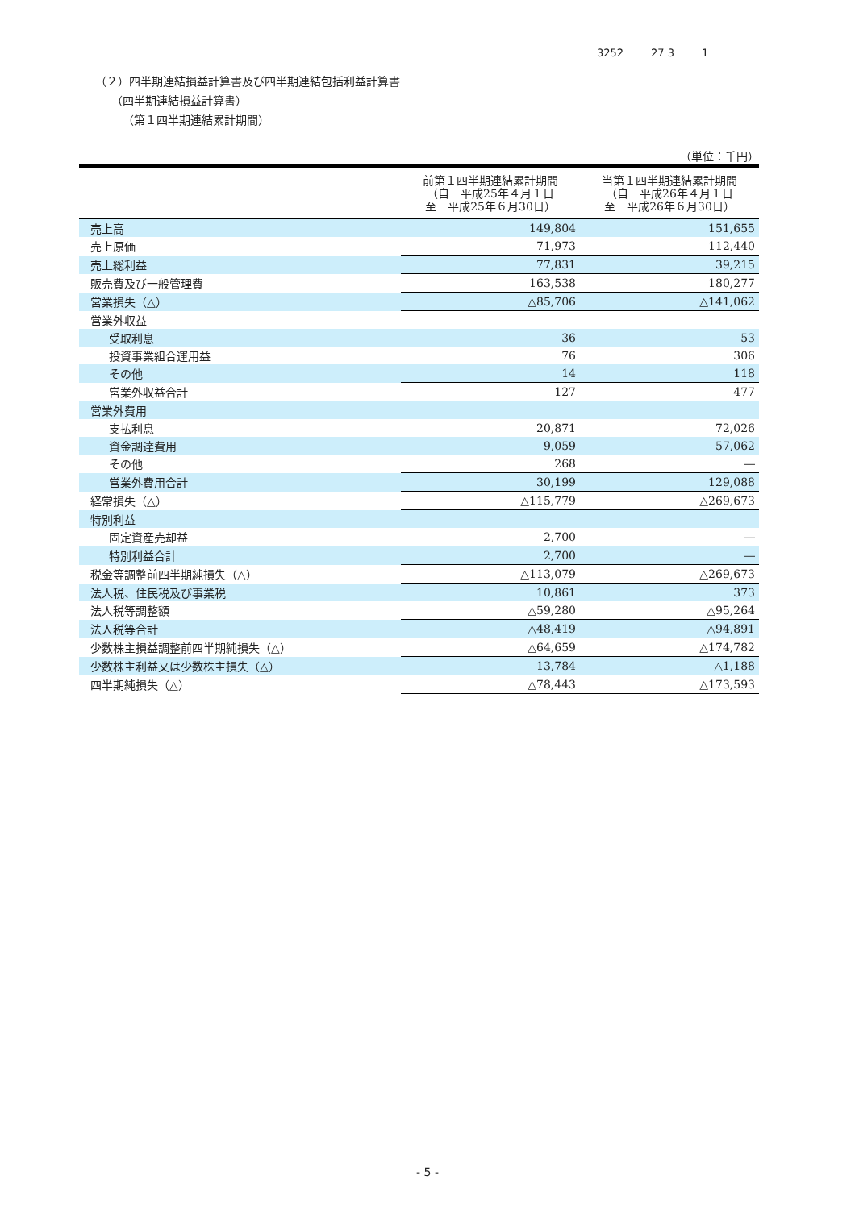3252 27 3 1
（２）四半期連結損益計算書及び四半期連結包括利益計算書
（四半期連結損益計算書）
（第１四半期連結累計期間）
| （単位：千円） | | |
| | 前第１四半期連結累計期間 （自 平成25年４月１日 至 平成25年６月30日） | 当第１四半期連結累計期間 （自 平成26年４月１日 至 平成26年６月30日） |
| 売上高 | 149,804 | 151,655 |
| 売上原価 | 71,973 | 112,440 |
| 売上総利益 | 77,831 | 39,215 |
| 販売費及び一般管理費 | 163,538 | 180,277 |
| 営業損失（△） | △85,706 | △141,062 |
| 営業外収益 | | |
| 受取利息 | 36 | 53 |
| 投資事業組合運用益 | 76 | 306 |
| その他 | 14 | 118 |
| 営業外収益合計 | 127 | 477 |
| 営業外費用 | | |
| 支払利息 | 20,871 | 72,026 |
| 資金調達費用 | 9,059 | 57,062 |
| その他 | 268 | ― |
| 営業外費用合計 | 30,199 | 129,088 |
| 経常損失（△） | △115,779 | △269,673 |
| 特別利益 | | |
| 固定資産売却益 | 2,700 | ― |
| 特別利益合計 | 2,700 | ― |
| 税金等調整前四半期純損失（△） | △113,079 | △269,673 |
| 法人税、住民税及び事業税 | 10,861 | 373 |
| 法人税等調整額 | △59,280 | △95,264 |
| 法人税等合計 | △48,419 | △94,891 |
| 少数株主損益調整前四半期純損失（△） | △64,659 | △174,782 |
| 少数株主利益又は少数株主損失（△） | 13,784 | △1,188 |
| 四半期純損失（△） | △78,443 | △173,593 |
- 5 -